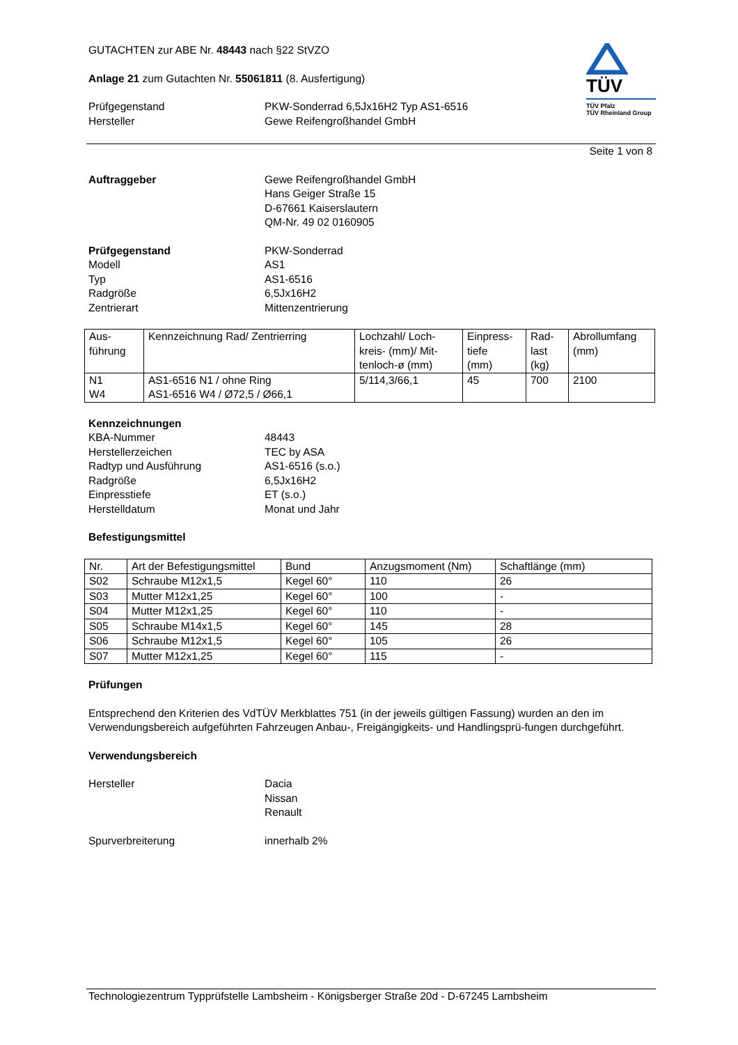TÜV
TÜV Pfalz
TÜV Rheinland Group
GUTACHTEN zur ABE Nr. 48443 nach §22 StVZO
Anlage 21 zum Gutachten Nr. 55061811 (8. Ausfertigung)
Prüfgegenstand
Hersteller
PKW-Sonderrad 6,5Jx16H2 Typ AS1-6516
Gewe Reifengroßhandel GmbH
Seite 1 von 8
Auftraggeber Gewe Reifengroßhandel GmbH
Hans Geiger Straße 15
D-67661 Kaiserslautern
QM-Nr. 49 02 0160905
Prüfgegenstand
Modell
Typ
Radgröße
Zentrierart
PKW-Sonderrad
AS1
AS1-6516
6,5Jx16H2
Mittenzentrierung
| Aus- führung | Kennzeichnung Rad/ Zentrierring | Lochzahl/ Loch- kreis- (mm)/ Mit- tenloch-ø (mm) | Einpress- tiefe (mm) | Rad- last (kg) | Abrollumfang (mm) |
| N1 W4 | AS1-6516 N1 / ohne Ring AS1-6516 W4 / Ø72,5 / Ø66,1 | 5/114,3/66,1 | 45 | 700 | 2100 |
Kennzeichnungen
KBA-Nummer
Herstellerzeichen
Radtyp und Ausführung
Radgröße
Einpresstiefe
Herstelldatum
48443
TEC by ASA
AS1-6516 (s.o.)
6,5Jx16H2
ET (s.o.)
Monat und Jahr
Befestigungsmittel
| Nr. | Art der Befestigungsmittel | Bund | Anzugsmoment (Nm) | Schaftlänge (mm) |
| S02 | Schraube M12x1,5 | Kegel 60° | 110 | 26 |
| S03 | Mutter M12x1,25 | Kegel 60° | 100 | - |
| S04 | Mutter M12x1,25 | Kegel 60° | 110 | - |
| S05 | Schraube M14x1,5 | Kegel 60° | 145 | 28 |
| S06 | Schraube M12x1,5 | Kegel 60° | 105 | 26 |
| S07 | Mutter M12x1,25 | Kegel 60° | 115 | - |
Prüfungen
Entsprechend den Kriterien des VdTÜV Merkblattes 751 (in der jeweils gültigen Fassung) wurden an den im Verwendungsbereich aufgeführten Fahrzeugen Anbau-, Freigängigkeits- und Handlingsprü-fungen durchgeführt.
Verwendungsbereich
Hersteller Dacia
Nissan
Renault
Spurverbreiterung innerhalb 2%
Technologiezentrum Typprüfstelle Lambsheim - Königsberger Straße 20d - D-67245 Lambsheim